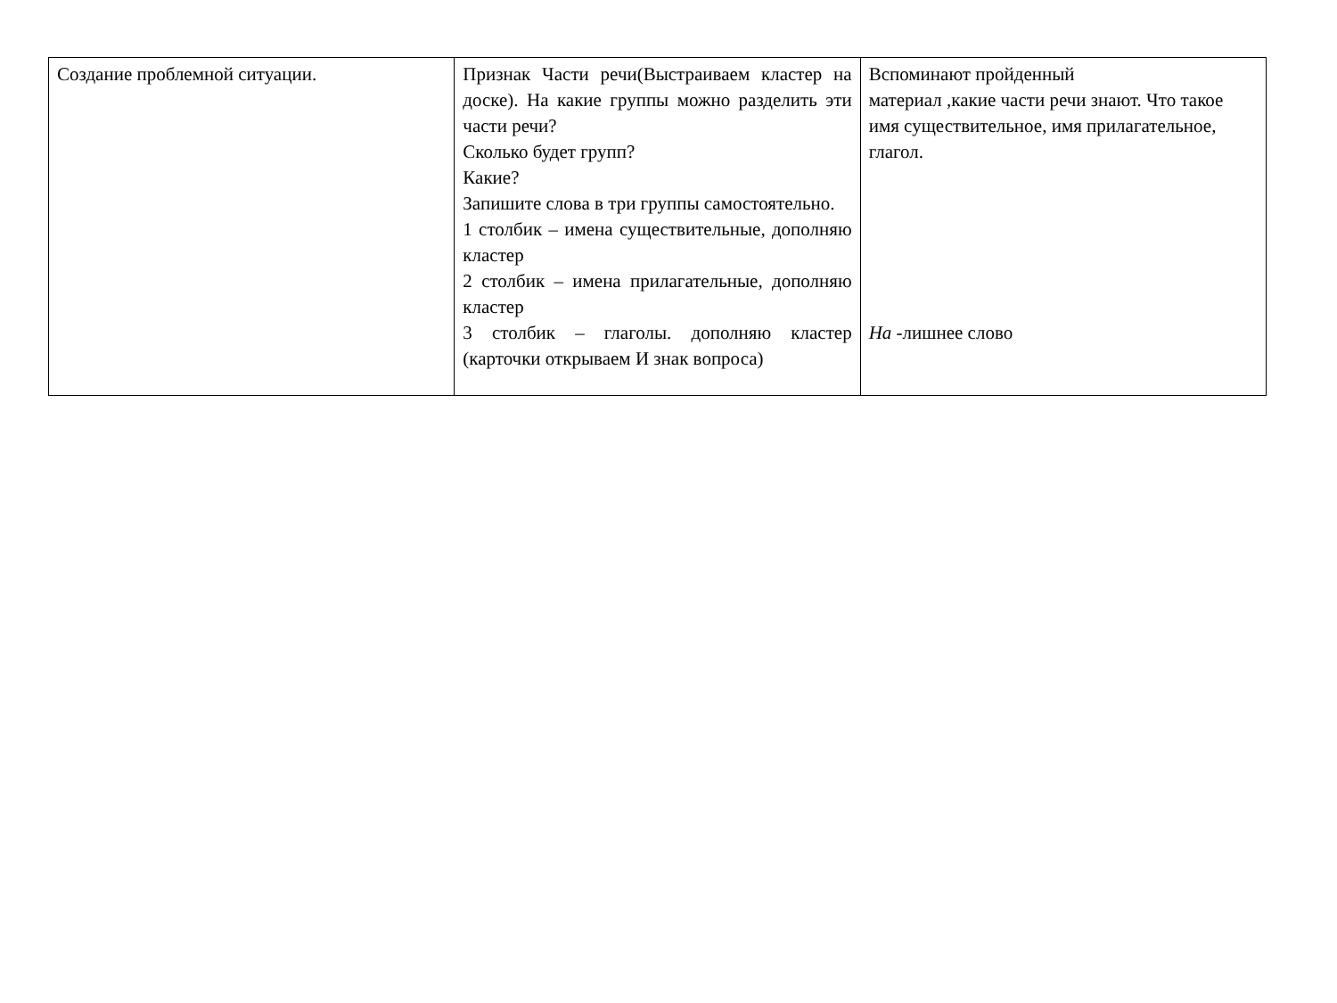| Создание проблемной ситуации. | Признак Части речи(Выстраиваем кластер на доске). На какие группы можно разделить эти части речи? Сколько будет групп? Какие? Запишите слова в три группы самостоятельно. 1 столбик – имена существительные, дополняю кластер 2 столбик – имена прилагательные, дополняю кластер 3 столбик – глаголы. дополняю кластер (карточки открываем И знак вопроса) | Вспоминают пройденный материал ,какие части речи знают. Что такое имя существительное, имя прилагательное, глагол. На -лишнее слово |